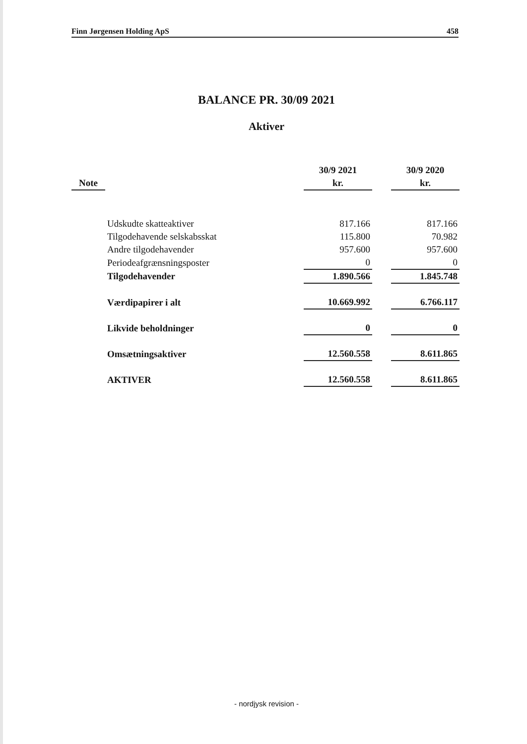Finn Jørgensen Holding ApS 458
BALANCE PR. 30/09 2021
Aktiver
| | | 30/9 2021 | | 30/9 2020 |
| --- | --- | --- | --- | --- |
| Note | | kr. | | kr. |
| | Udskudte skatteaktiver | 817.166 | | 817.166 |
| | Tilgodehavende selskabsskat | 115.800 | | 70.982 |
| | Andre tilgodehavender | 957.600 | | 957.600 |
| | Periodeafgrænsningsposter | 0 | | 0 |
| | Tilgodehavender | 1.890.566 | | 1.845.748 |
| | Værdipapirer i alt | 10.669.992 | | 6.766.117 |
| | Likvide beholdninger | 0 | | 0 |
| | Omsætningsaktiver | 12.560.558 | | 8.611.865 |
| | AKTIVER | 12.560.558 | | 8.611.865 |
- nordjysk revision -